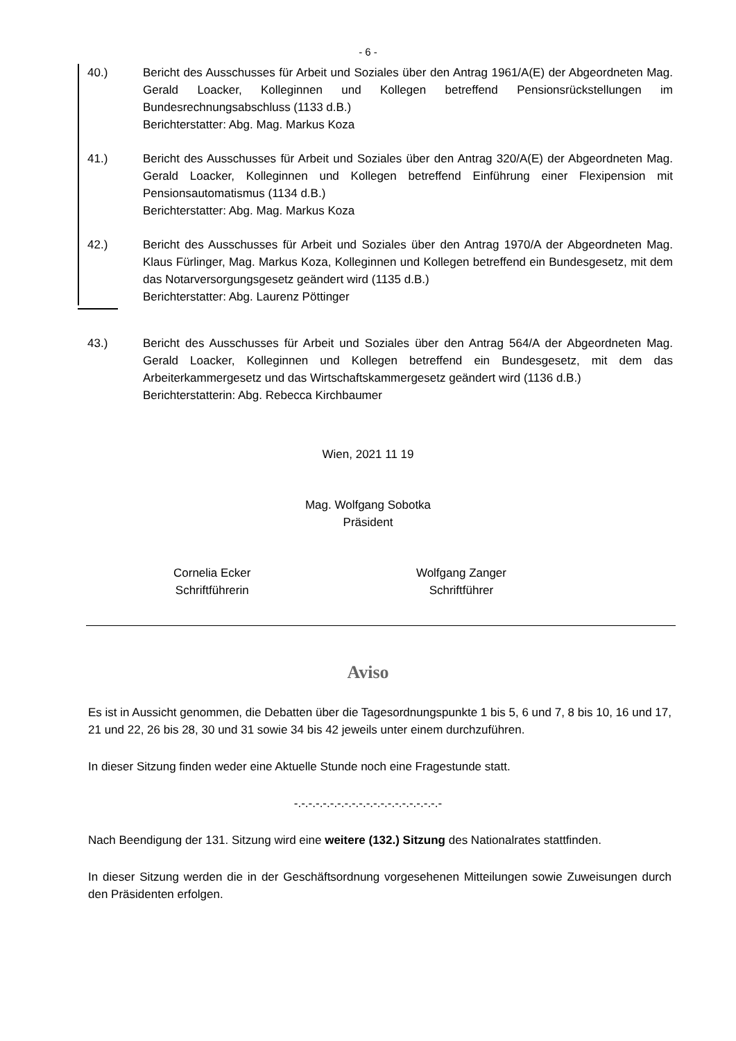- 6 -
40.) Bericht des Ausschusses für Arbeit und Soziales über den Antrag 1961/A(E) der Abgeordneten Mag. Gerald Loacker, Kolleginnen und Kollegen betreffend Pensionsrückstellungen im Bundesrechnungsabschluss (1133 d.B.)
Berichterstatter: Abg. Mag. Markus Koza
41.) Bericht des Ausschusses für Arbeit und Soziales über den Antrag 320/A(E) der Abgeordneten Mag. Gerald Loacker, Kolleginnen und Kollegen betreffend Einführung einer Flexipension mit Pensionsautomatismus (1134 d.B.)
Berichterstatter: Abg. Mag. Markus Koza
42.) Bericht des Ausschusses für Arbeit und Soziales über den Antrag 1970/A der Abgeordneten Mag. Klaus Fürlinger, Mag. Markus Koza, Kolleginnen und Kollegen betreffend ein Bundesgesetz, mit dem das Notarversorgungsgesetz geändert wird (1135 d.B.)
Berichterstatter: Abg. Laurenz Pöttinger
43.) Bericht des Ausschusses für Arbeit und Soziales über den Antrag 564/A der Abgeordneten Mag. Gerald Loacker, Kolleginnen und Kollegen betreffend ein Bundesgesetz, mit dem das Arbeiterkammergesetz und das Wirtschaftskammergesetz geändert wird (1136 d.B.)
Berichterstatterin: Abg. Rebecca Kirchbaumer
Wien, 2021 11 19
Mag. Wolfgang Sobotka
Präsident
Cornelia Ecker
Schriftführerin
Wolfgang Zanger
Schriftführer
Aviso
Es ist in Aussicht genommen, die Debatten über die Tagesordnungspunkte 1 bis 5, 6 und 7, 8 bis 10, 16 und 17, 21 und 22, 26 bis 28, 30 und 31 sowie 34 bis 42 jeweils unter einem durchzuführen.
In dieser Sitzung finden weder eine Aktuelle Stunde noch eine Fragestunde statt.
-.-.-.-.-.-.-.-.-.-.-.-.-.-.-.-.-.-.-.-.-
Nach Beendigung der 131. Sitzung wird eine weitere (132.) Sitzung des Nationalrates stattfinden.
In dieser Sitzung werden die in der Geschäftsordnung vorgesehenen Mitteilungen sowie Zuweisungen durch den Präsidenten erfolgen.